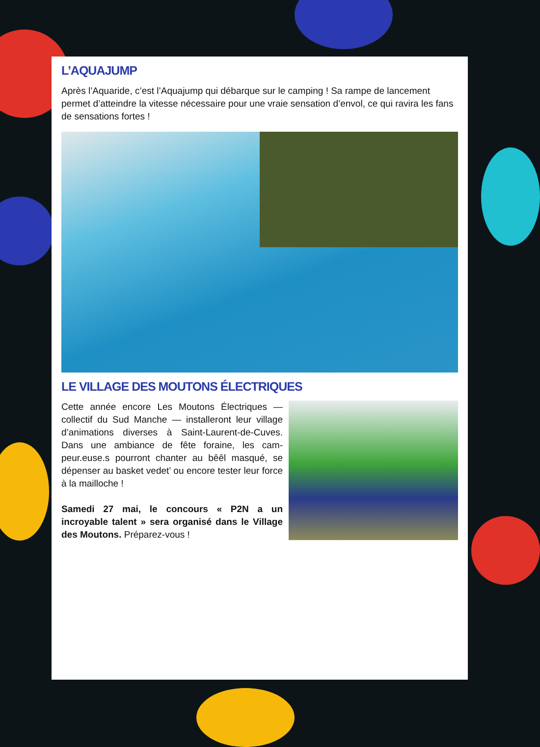L’AQUAJUMP
Après l’Aquaride, c’est l’Aquajump qui débarque sur le camping ! Sa rampe de lancement permet d’atteindre la vitesse nécessaire pour une vraie sensation d’envol, ce qui ravira les fans de sensations fortes !
LE VILLAGE DES MOUTONS ÉLECTRIQUES
Cette année encore Les Moutons Électriques — collectif du Sud Manche — installeront leur village d’animations diverses à Saint-Laurent-de-Cuves. Dans une ambiance de fête foraine, les cam-peur.euse.s pourront chanter au bêêl masqué, se dépenser au basket vedet’ ou encore tester leur force à la mailloche !
Samedi 27 mai, le concours « P2N a un incroyable talent » sera organisé dans le Village des Moutons. Préparez-vous !